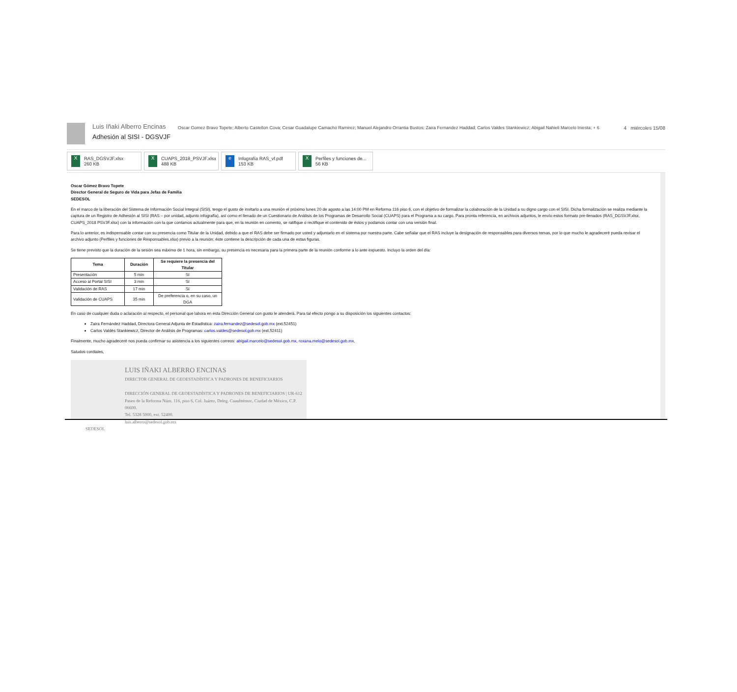Luis Iñaki Alberro Encinas
Adhesión al SISI - DGSVJF
Oscar Gomez Bravo Topete; Alberto Castellon Cova; Cesar Guadalupe Camacho Ramirez; Manuel Alejandro Orrantia Bustos; Zaira Fernandez Haddad; Carlos Valdes Stankiewicz; Abigail Nahieli Marcelo Iniesta; + 6
4 miércoles 15/08
X
RAS_DGSVJF.xlsx
260 KB
X
CUAPS_2018_PSVJF.xlsx
488 KB
e
Infografía RAS_vf.pdf
153 KB
X
Perfiles y funciones de...
56 KB
Oscar Gómez Bravo Topete
Director General de Seguro de Vida para Jefas de Familia
SEDESOL
En el marco de la liberación del Sistema de Información Social Integral (SISI), tengo el gusto de invitarlo a una reunión el próximo lunes 20 de agosto a las 14:00 PM en Reforma 116 piso 6, con el objetivo de formalizar la colaboración de la Unidad a su digno cargo con el SISI. Dicha formalización se realiza mediante la captura de un Registro de Adhesión al SISI (RAS – por unidad, adjunto infografía), así como el llenado de un Cuestionario de Análisis de los Programas de Desarrollo Social (CUAPS) para el Programa a su cargo. Para pronta referencia, en archivos adjuntos, le envío estos formato pre-llenados (RAS_DGSVJF.xlsx, CUAPS_2018 PSVJF.xlsx) con la información con la que contamos actualmente para que, en la reunión en comento, se ratifique o rectifique el contenido de éstos y podamos contar con una versión final.
Para lo anterior, es indispensable contar con su presencia como Titular de la Unidad, debido a que el RAS debe ser firmado por usted y adjuntarlo en el sistema por nuestra parte. Cabe señalar que el RAS incluye la designación de responsables para diversos temas, por lo que mucho le agradeceré pueda revisar el archivo adjunto (Perfiles y funciones de Responsables.xlsx) previo a la reunión; éste contiene la descripción de cada una de estas figuras.
Se tiene previsto que la duración de la sesión sea máximo de 1 hora, sin embargo, su presencia es necesaria para la primera parte de la reunión conforme a lo ante expuesto. Incluyo la orden del día:
| Tema | Duración | Se requiere la presencia del Titular |
| --- | --- | --- |
| Presentación | 5 min | Sí |
| Acceso al Portal SISI | 3 min | Sí |
| Validación de RAS | 17 min | Sí |
| Validación de CUAPS | 35 min | De preferencia o, en su caso, un DGA |
En caso de cualquier duda o aclaración al respecto, el personal que labora en esta Dirección General con gusto le atenderá. Para tal efecto pongo a su disposición los siguientes contactos:
Zaira Fernández Haddad, Directora General Adjunta de Estadística: zaira.fernandez@sedesol.gob.mx (ext.52451)
Carlos Valdés Stankiewicz, Director de Análisis de Programas: carlos.valdes@sedesol.gob.mx (ext.52411)
Finalmente, mucho agradeceré nos pueda confirmar su asistencia a los siguientes correos: abigail.marcelo@sedesol.gob.mx, roxana.melo@sedesol.gob.mx.
Saludos cordiales,
LUIS IÑAKI ALBERRO ENCINAS
DIRECTOR GENERAL DE GEOESTADÍSTICA Y PADRONES DE BENEFICIARIOS
DIRECCIÓN GENERAL DE GEOESTADÍSTICA Y PADRONES DE BENEFICIARIOS | UR-612
Paseo de la Reforma Núm. 116, piso 6, Col. Juárez, Deleg. Cuauhtémoc, Ciudad de México, C.P. 06600.
Tel. 5328 5000, ext. 52400.
luis.alberro@sedesol.gob.mx
SEDESOL